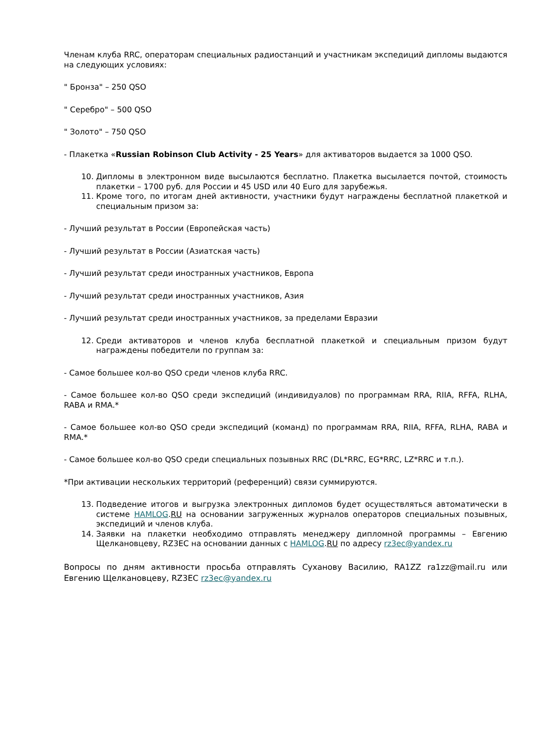Членам клуба RRC, операторам специальных радиостанций и участникам экспедиций дипломы выдаются на следующих условиях:
" Бронза" – 250 QSO
" Серебро" – 500 QSO
" Золото" – 750 QSO
- Плакетка «Russian Robinson Club Activity - 25 Years» для активаторов выдается за 1000 QSO.
10. Дипломы в электронном виде высылаются бесплатно. Плакетка высылается почтой, стоимость плакетки – 1700 руб. для России и 45 USD или 40 Euro для зарубежья.
11. Кроме того, по итогам дней активности, участники будут награждены бесплатной плакеткой и специальным призом за:
- Лучший результат в России (Европейская часть)
- Лучший результат в России (Азиатская часть)
- Лучший результат среди иностранных участников, Европа
- Лучший результат среди иностранных участников, Азия
- Лучший результат среди иностранных участников, за пределами Евразии
12. Среди активаторов и членов клуба бесплатной плакеткой и специальным призом будут награждены победители по группам за:
- Самое большее кол-во QSO среди членов клуба RRC.
- Самое большее кол-во QSO среди экспедиций (индивидуалов) по программам RRA, RIIA, RFFA, RLHA, RABA и RMA.*
- Самое большее кол-во QSO среди экспедиций (команд) по программам RRA, RIIA, RFFA, RLHA, RABA и RMA.*
- Самое большее кол-во QSO среди специальных позывных RRC (DL*RRC, EG*RRC, LZ*RRC и т.п.).
*При активации нескольких территорий (референций) связи суммируются.
13. Подведение итогов и выгрузка электронных дипломов будет осуществляться автоматически в системе HAMLOG.RU на основании загруженных журналов операторов специальных позывных, экспедиций и членов клуба.
14. Заявки на плакетки необходимо отправлять менеджеру дипломной программы – Евгению Щелкановцеву, RZ3EC на основании данных с HAMLOG.RU по адресу rz3ec@yandex.ru
Вопросы по дням активности просьба отправлять Суханову Василию, RA1ZZ ra1zz@mail.ru или Евгению Щелкановцеву, RZ3EC rz3ec@yandex.ru